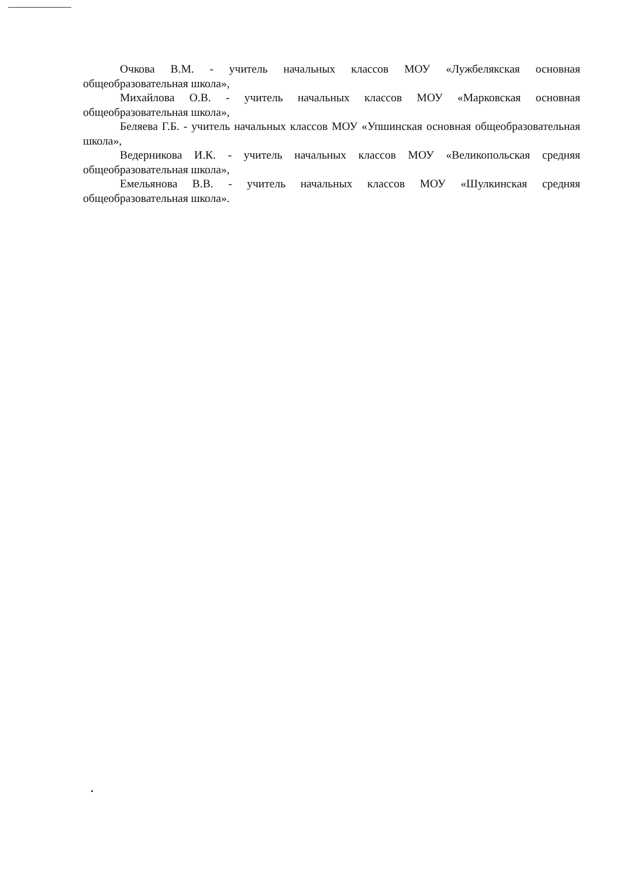Очкова В.М. - учитель начальных классов МОУ «Лужбелякская основная общеобразовательная школа»,
Михайлова О.В. - учитель начальных классов МОУ «Марковская основная общеобразовательная школа»,
Беляева Г.Б. - учитель начальных классов МОУ «Упшинская основная общеобразовательная школа»,
Ведерникова И.К. - учитель начальных классов МОУ «Великопольская средняя общеобразовательная школа»,
Емельянова В.В. - учитель начальных классов МОУ «Шулкинская средняя общеобразовательная школа».